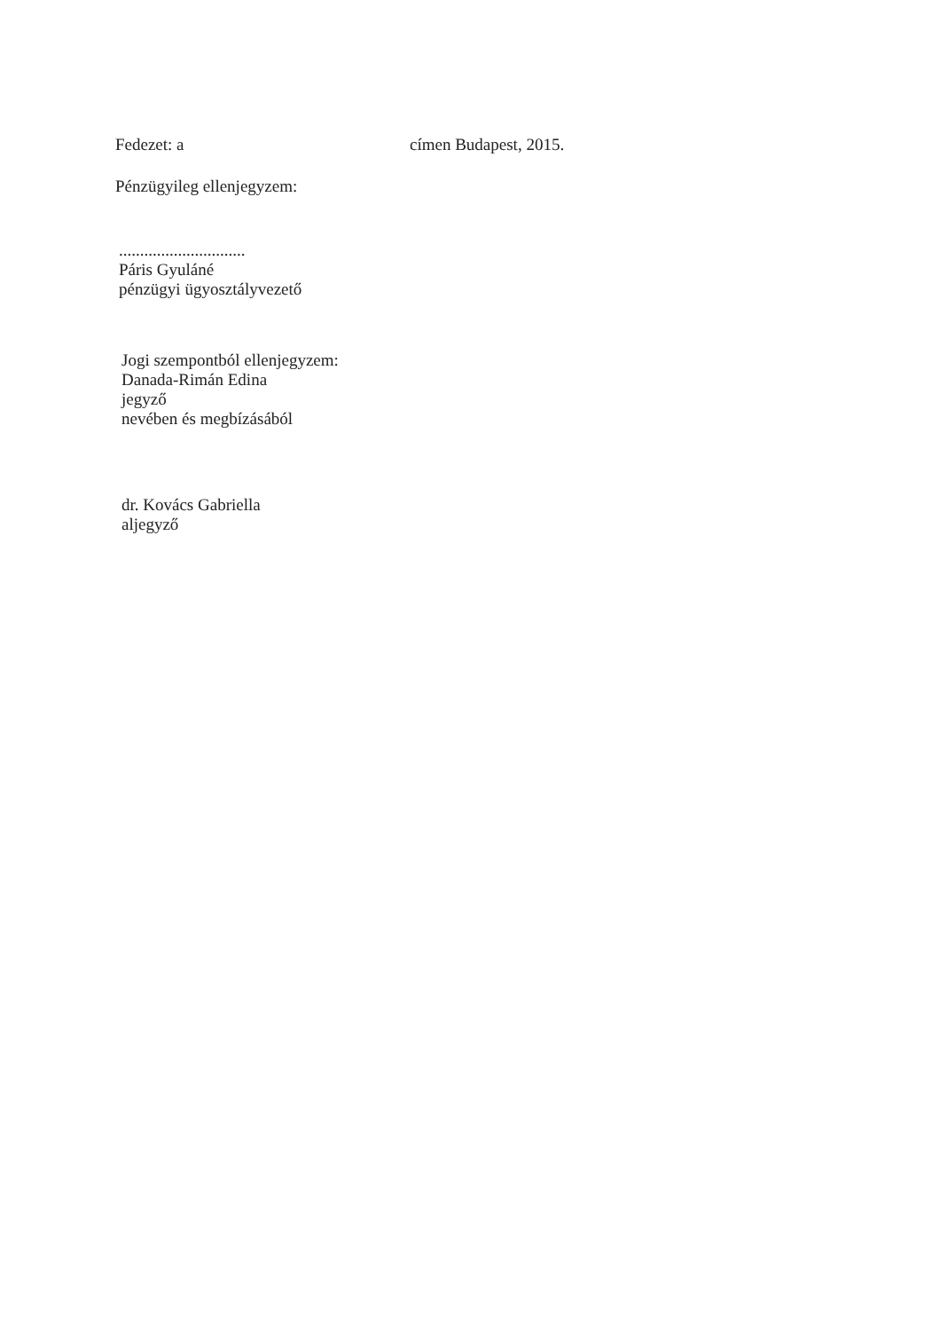Fedezet: a címen Budapest, 2015.
Pénzügyileg ellenjegyzem:
..............................
Páris Gyuláné
pénzügyi ügyosztályvezető
Jogi szempontból ellenjegyzem:
Danada-Rimán Edina
jegyző
nevében és megbízásából
dr. Kovács Gabriella
aljegyző